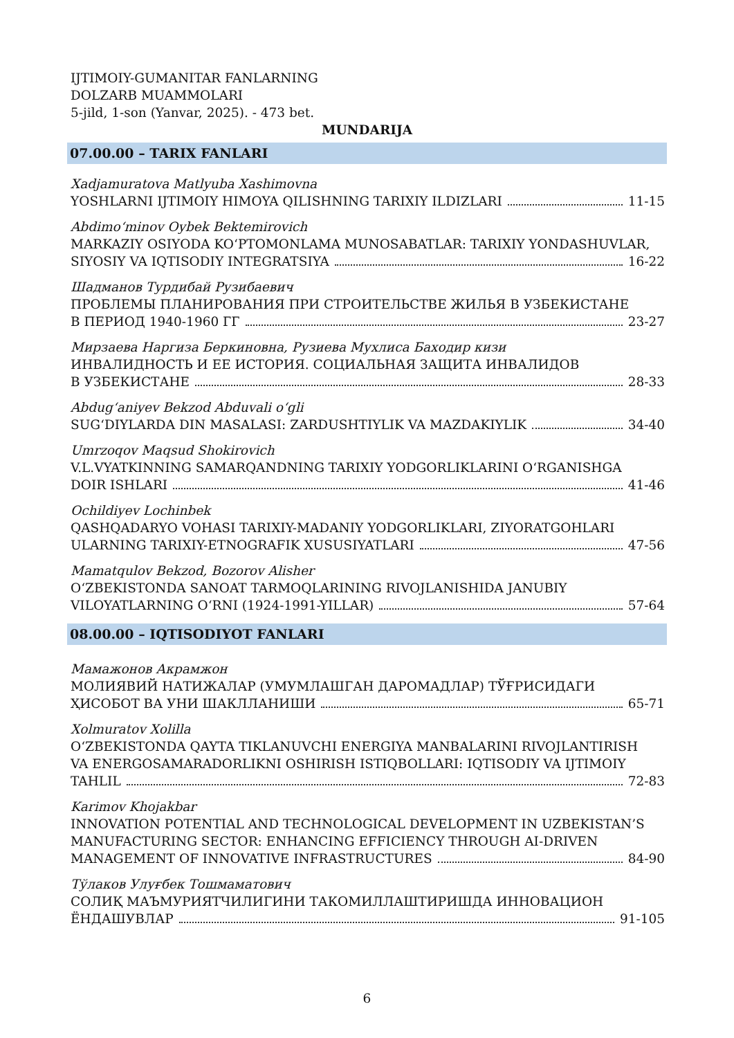IJTIMOIY-GUMANITAR FANLARNING
DOLZARB MUAMMOLARI
5-jild, 1-son (Yanvar, 2025). - 473 bet.
MUNDARIJA
07.00.00 – TARIX FANLARI
Xadjamuratova Matlyuba Xashimovna
YOSHLARNI IJTIMOIY HIMOYA QILISHNING TARIXIY ILDIZLARI 11-15
Abdimo‘minov Oybek Bektemirovich
MARKAZIY OSIYODA KO‘PTOMONLAMA MUNOSABATLAR: TARIXIY YONDASHUVLAR,
SIYOSIY VA IQTISODIY INTEGRATSIYA 16-22
Шадманов Турдибай Рузибаевич
ПРОБЛЕМЫ ПЛАНИРОВАНИЯ ПРИ СТРОИТЕЛЬСТВЕ ЖИЛЬЯ В УЗБЕКИСТАНЕ
В ПЕРИОД 1940-1960 ГГ 23-27
Мирзаева Наргиза Беркиновна, Рузиева Мухлиса Баходир кизи
ИНВАЛИДНОСТЬ И ЕЕ ИСТОРИЯ. СОЦИАЛЬНАЯ ЗАЩИТА ИНВАЛИДОВ
В УЗБЕКИСТАНЕ 28-33
Abdug‘aniyev Bekzod Abduvali o‘gli
SUG‘DIYLARDA DIN MASALASI: ZARDUSHTIYLIK VA MAZDAKIYLIK 34-40
Umrzoqov Maqsud Shokirovich
V.L.VYATKINNING SAMARQANDNING TARIXIY YODGORLIKLARINI O‘RGANISHGA
DOIR ISHLARI 41-46
Ochildiyev Lochinbek
QASHQADARYO VOHASI TARIXIY-MADANIY YODGORLIKLARI, ZIYORATGOHLARI
ULARNING TARIXIY-ETNOGRAFIK XUSUSIYATLARI 47-56
Mamatqulov Bekzod, Bozorov Alisher
O‘ZBEKISTONDA SANOAT TARMOQLARINING RIVOJLANISHIDA JANUBIY
VILOYATLARNING O‘RNI (1924-1991-YILLAR) 57-64
08.00.00 – IQTISODIYOT FANLARI
Мамажонов Акрамжон
МОЛИЯВИЙ НАТИЖАЛАР (УМУМЛАШГАН ДАРОМАДЛАР) ТЎҒРИСИДАГИ
ҲИСОБОТ ВА УНИ ШАКЛЛАНИШИ 65-71
Xolmuratov Xolilla
O‘ZBEKISTONDA QAYTA TIKLANUVCHI ENERGIYA MANBALARINI RIVOJLANTIRISH
VA ENERGOSAMARADORLIKNI OSHIRISH ISTIQBOLLARI: IQTISODIY VA IJTIMOIY
TAHLIL 72-83
Karimov Khojakbar
INNOVATION POTENTIAL AND TECHNOLOGICAL DEVELOPMENT IN UZBEKISTAN’S
MANUFACTURING SECTOR: ENHANCING EFFICIENCY THROUGH AI-DRIVEN
MANAGEMENT OF INNOVATIVE INFRASTRUCTURES 84-90
Тўлаков Улуғбек Тошмаматович
СОЛИҚ МАЪМУРИЯТЧИЛИГИНИ ТАКОМИЛЛАШТИРИШДА ИННОВАЦИОН
ЁНДАШУВЛАР 91-105
6